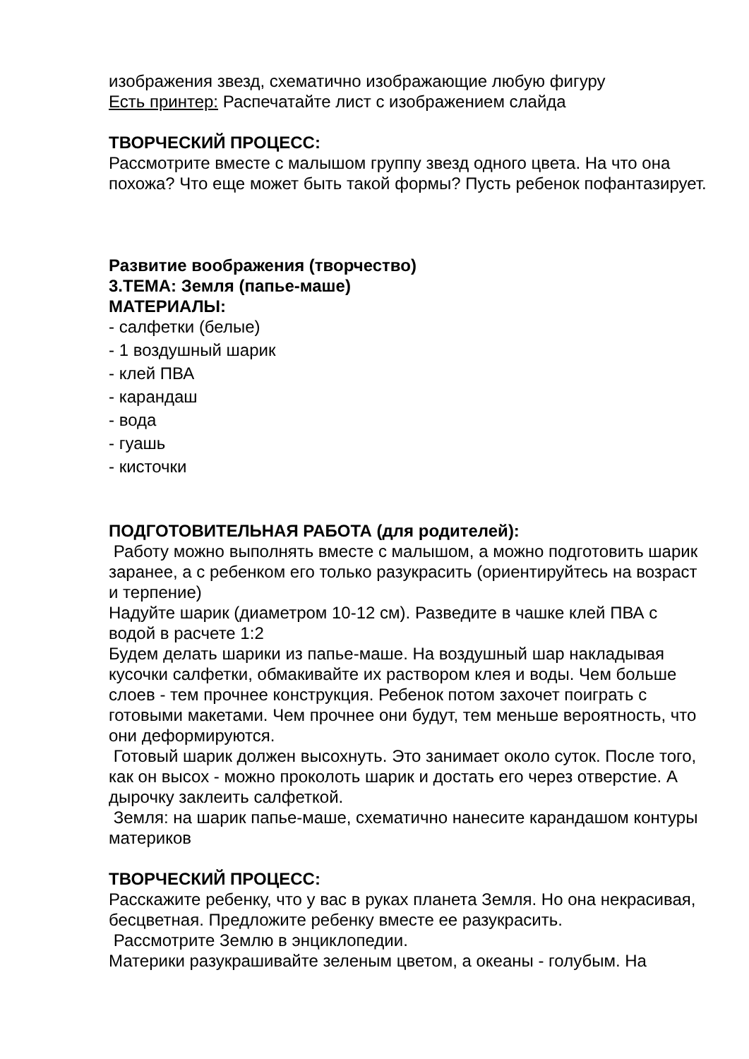изображения звезд, схематично изображающие любую фигуру
Есть принтер: Распечатайте лист с изображением слайда
ТВОРЧЕСКИЙ ПРОЦЕСС:
Рассмотрите вместе с малышом группу звезд одного цвета. На что она похожа? Что еще может быть такой формы? Пусть ребенок пофантазирует.
Развитие воображения (творчество)
3.ТЕМА: Земля (папье-маше)
МАТЕРИАЛЫ:
- салфетки (белые)
- 1 воздушный шарик
- клей ПВА
- карандаш
- вода
- гуашь
- кисточки
ПОДГОТОВИТЕЛЬНАЯ РАБОТА (для родителей):
Работу можно выполнять вместе с малышом, а можно подготовить шарик заранее, а с ребенком его только разукрасить (ориентируйтесь на возраст и терпение)
Надуйте шарик (диаметром 10-12 см). Разведите в чашке клей ПВА с водой в расчете 1:2
Будем делать шарики из папье-маше. На воздушный шар накладывая кусочки салфетки, обмакивайте их раствором клея и воды. Чем больше слоев - тем прочнее конструкция. Ребенок потом захочет поиграть с готовыми макетами. Чем прочнее они будут, тем меньше вероятность, что они деформируются.
Готовый шарик должен высохнуть. Это занимает около суток. После того, как он высох - можно проколоть шарик и достать его через отверстие. А дырочку заклеить салфеткой.
Земля: на шарик папье-маше, схематично нанесите карандашом контуры материков
ТВОРЧЕСКИЙ ПРОЦЕСС:
Расскажите ребенку, что у вас в руках планета Земля. Но она некрасивая, бесцветная. Предложите ребенку вместе ее разукрасить.
Рассмотрите Землю в энциклопедии.
Материки разукрашивайте зеленым цветом, а океаны - голубым. На